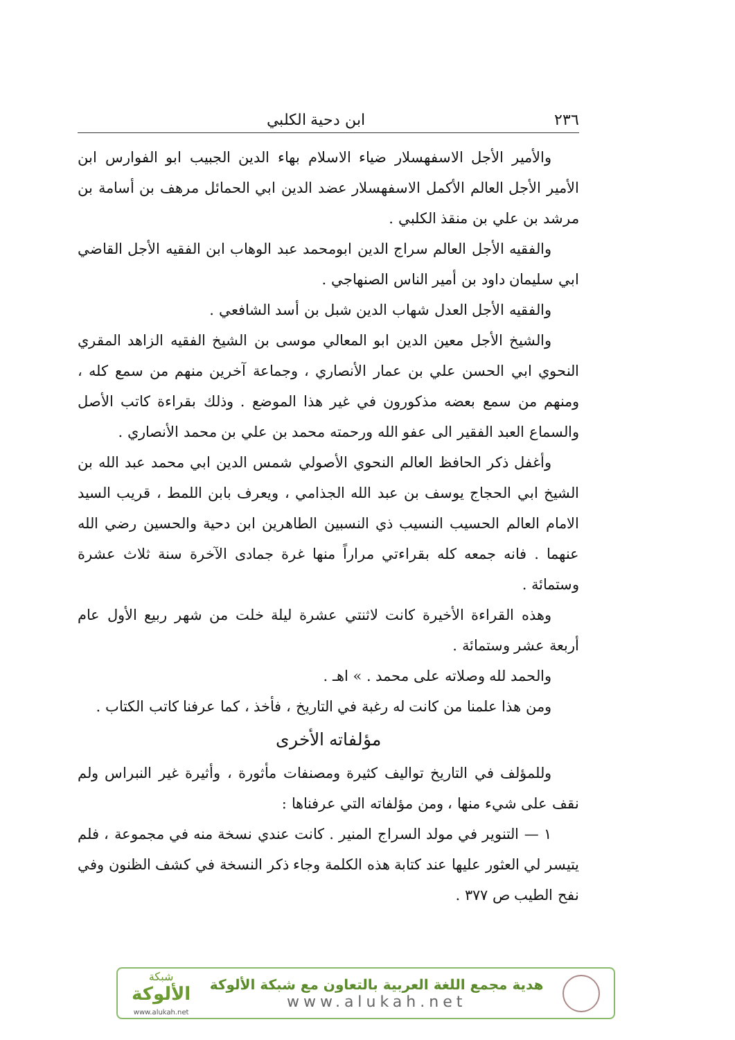٢٣٦ ابن دحية الكلبي
والأمير الأجل الاسفهسلار ضياء الاسلام بهاء الدين الجبيب ابو الفوارس ابن الأمير الأجل العالم الأكمل الاسفهسلار عضد الدين ابي الحمائل مرهف بن أسامة بن مرشد بن علي بن منقذ الكلبي .
والفقيه الأجل العالم سراج الدين ابومحمد عبد الوهاب ابن الفقيه الأجل القاضي ابي سليمان داود بن أمير الناس الصنهاجي .
والفقيه الأجل العدل شهاب الدين شبل بن أسد الشافعي .
والشيخ الأجل معين الدين ابو المعالي موسى بن الشيخ الفقيه الزاهد المقري النحوي ابي الحسن علي بن عمار الأنصاري ، وجماعة آخرين منهم من سمع كله ، ومنهم من سمع بعضه مذكورون في غير هذا الموضع . وذلك بقراءة كاتب الأصل والسماع العبد الفقير الى عفو الله ورحمته محمد بن علي بن محمد الأنصاري .
وأغفل ذكر الحافظ العالم النحوي الأصولي شمس الدين ابي محمد عبد الله بن الشيخ ابي الحجاج يوسف بن عبد الله الجذامي ، ويعرف بابن اللمط ، قريب السيد الامام العالم الحسيب النسيب ذي النسبين الطاهرين ابن دحية والحسين رضي الله عنهما . فانه جمعه كله بقراءتي مراراً منها غرة جمادى الآخرة سنة ثلاث عشرة وستمائة .
وهذه القراءة الأخيرة كانت لاثنتي عشرة ليلة خلت من شهر ربيع الأول عام أربعة عشر وستمائة .
والحمد لله وصلاته على محمد . » اهـ .
ومن هذا علمنا من كانت له رغبة في التاريخ ، فأخذ ، كما عرفنا كاتب الكتاب .
مؤلفاته الأخرى
وللمؤلف في التاريخ تواليف كثيرة ومصنفات مأثورة ، وأثيرة غير النبراس ولم نقف على شيء منها ، ومن مؤلفاته التي عرفناها :
١ — التنوير في مولد السراج المنير . كانت عندي نسخة منه في مجموعة ، فلم يتيسر لي العثور عليها عند كتابة هذه الكلمة وجاء ذكر النسخة في كشف الظنون وفي نفح الطيب ص ٣٧٧ .
شبكة
الألوكة
www.alukah.net
هدية مجمع اللغة العربية بالتعاون مع شبكة الألوكة
www.alukah.net